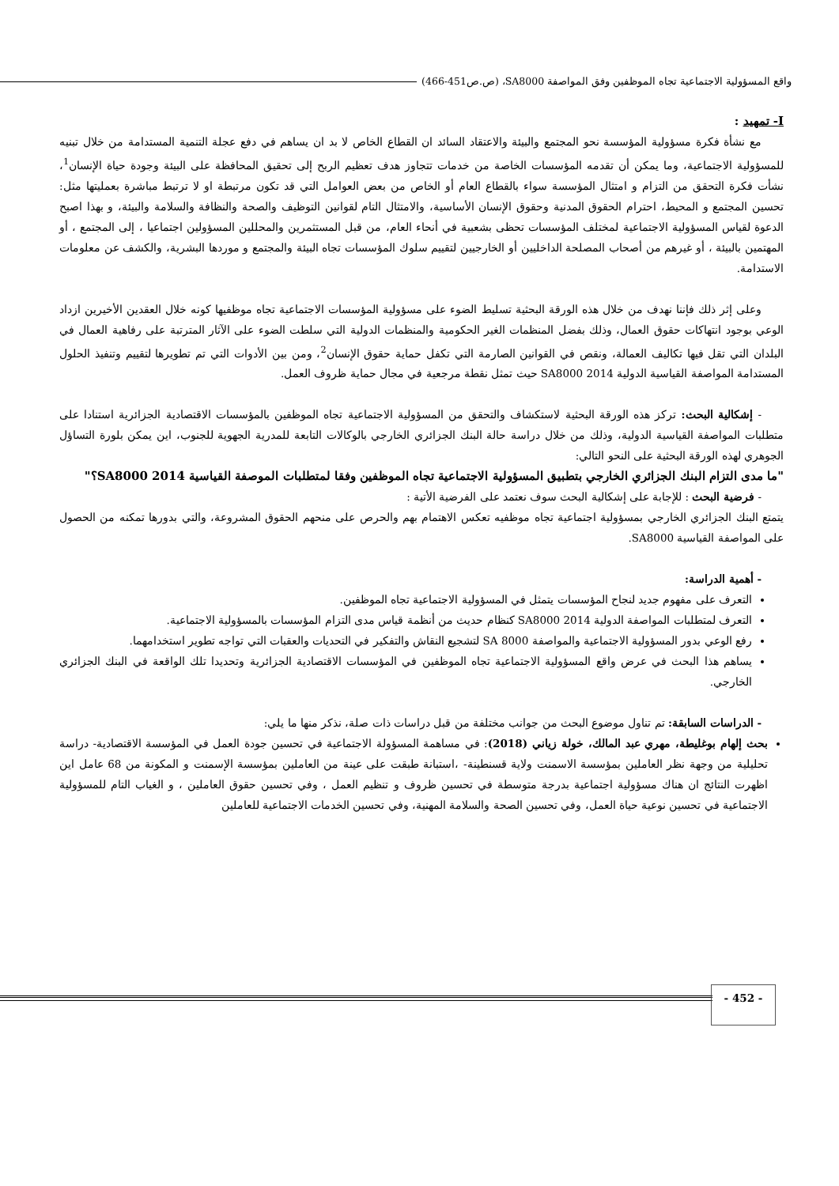واقع المسؤولية الاجتماعية تجاه الموظفين وفق المواصفة SA8000، (ص.ص451-466)
I- تمهيد :
مع نشأة فكرة مسؤولية المؤسسة نحو المجتمع والبيئة والاعتقاد السائد ان القطاع الخاص لا بد ان يساهم في دفع عجلة التنمية المستدامة من خلال تبنيه للمسؤولية الاجتماعية، وما يمكن أن تقدمه المؤسسات الخاصة من خدمات تتجاوز هدف تعظيم الربح إلى تحقيق المحافظة على البيئة وجودة حياة الإنسان<sup>1</sup>، نشأت فكرة التحقق من التزام و امتثال المؤسسة سواء بالقطاع العام أو الخاص من بعض العوامل التي قد تكون مرتبطة او لا ترتبط مباشرة بعمليتها مثل: تحسين المجتمع و المحيط، احترام الحقوق المدنية وحقوق الإنسان الأساسية، والامتثال التام لقوانين التوظيف والصحة والنظافة والسلامة والبيئة، و بهذا اصبح الدعوة لقياس المسؤولية الاجتماعية لمختلف المؤسسات تحظى بشعبية في أنحاء العام، من قبل المستثمرين والمحللين المسؤولين اجتماعيا ، إلى المجتمع ، أو المهتمين بالبيئة ، أو غيرهم من أصحاب المصلحة الداخليين أو الخارجيين لتقييم سلوك المؤسسات تجاه البيئة والمجتمع و موردها البشرية، والكشف عن معلومات الاستدامة.
وعلى إثر ذلك فإننا نهدف من خلال هذه الورقة البحثية تسليط الضوء على مسؤولية المؤسسات الاجتماعية تجاه موظفيها كونه خلال العقدين الأخيرين ازداد الوعي بوجود انتهاكات حقوق العمال، وذلك بفضل المنظمات الغير الحكومية والمنظمات الدولية التي سلطت الضوء على الآثار المترتبة على رفاهية العمال في البلدان التي تقل فيها تكاليف العمالة، ونقص في القوانين الصارمة التي تكفل حماية حقوق الإنسان<sup>2</sup>، ومن بين الأدوات التي تم تطويرها لتقييم وتنفيذ الحلول المستدامة المواصفة القياسية الدولية SA8000 2014 حيث تمثل نقطة مرجعية في مجال حماية ظروف العمل.
- إشكالية البحث: تركز هذه الورقة البحثية لاستكشاف والتحقق من المسؤولية الاجتماعية تجاه الموظفين بالمؤسسات الاقتصادية الجزائرية استنادا على متطلبات المواصفة القياسية الدولية، وذلك من خلال دراسة حالة البنك الجزائري الخارجي بالوكالات التابعة للمدرية الجهوية للجنوب، اين يمكن بلورة التساؤل الجوهري لهذه الورقة البحثية على النحو التالي:
"ما مدى التزام البنك الجزائري الخارجي بتطبيق المسؤولية الاجتماعية تجاه الموظفين وفقا لمتطلبات الموصفة القياسية SA8000 2014؟"
- فرضية البحث : للإجابة على إشكالية البحث سوف نعتمد على الفرضية الأتية :
يتمتع البنك الجزائري الخارجي بمسؤولية اجتماعية تجاه موظفيه تعكس الاهتمام بهم والحرص على منحهم الحقوق المشروعة، والتي بدورها تمكنه من الحصول على المواصفة القياسية SA8000.
- أهمية الدراسة:
التعرف على مفهوم جديد لنجاح المؤسسات يتمثل في المسؤولية الاجتماعية تجاه الموظفين.
التعرف لمتطلبات المواصفة الدولية SA8000 2014 كنظام حديث من أنظمة قياس مدى التزام المؤسسات بالمسؤولية الاجتماعية.
رفع الوعي بدور المسؤولية الاجتماعية والمواصفة SA 8000 لتشجيع النقاش والتفكير في التحديات والعقبات التي تواجه تطوير استخدامهما.
يساهم هذا البحث في عرض واقع المسؤولية الاجتماعية تجاه الموظفين في المؤسسات الاقتصادية الجزائرية وتحديدا تلك الواقعة في البنك الجزائري الخارجي.
- الدراسات السابقة: تم تناول موضوع البحث من جوانب مختلفة من قبل دراسات ذات صلة، نذكر منها ما يلي:
بحث إلهام بوغليطة، مهري عبد المالك، خولة زياني (2018): في مساهمة المسؤولة الاجتماعية في تحسين جودة العمل في المؤسسة الاقتصادية- دراسة تحليلية من وجهة نظر العاملين بمؤسسة الاسمنت ولاية قسنطينة- ،استبانة طبقت على عينة من العاملين بمؤسسة الإسمنت و المكونة من 68 عامل اين اظهرت النتائج ان هناك مسؤولية اجتماعية بدرجة متوسطة في تحسين ظروف و تنظيم العمل ، وفي تحسين حقوق العاملين ، و الغياب التام للمسؤولية الاجتماعية في تحسين نوعية حياة العمل، وفي تحسين الصحة والسلامة المهنية، وفي تحسين الخدمات الاجتماعية للعاملين
- 452 -